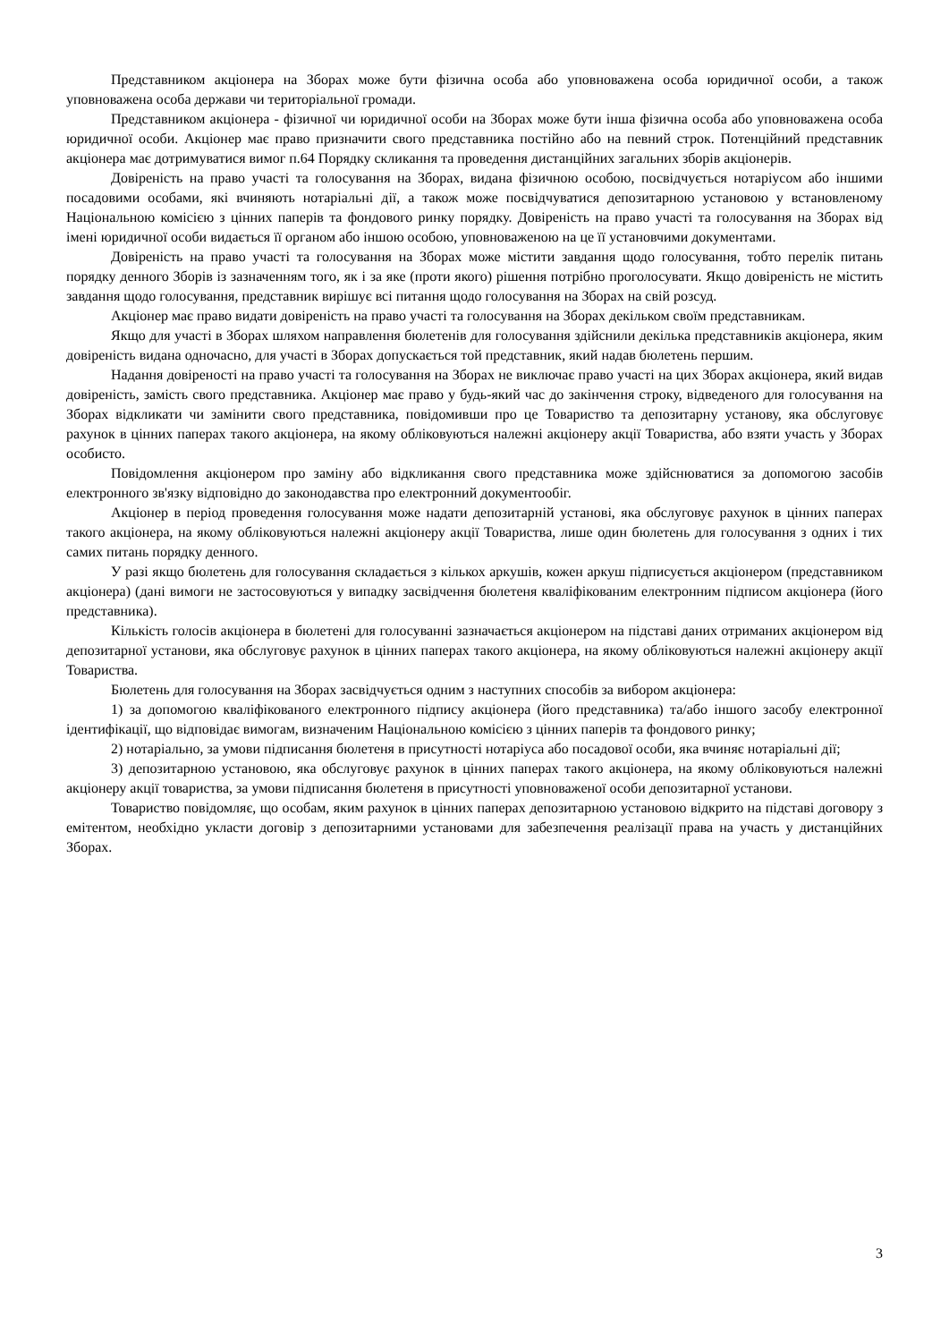Представником акціонера на Зборах може бути фізична особа або уповноважена особа юридичної особи, а також уповноважена особа держави чи територіальної громади.
Представником акціонера - фізичної чи юридичної особи на Зборах може бути інша фізична особа або уповноважена особа юридичної особи. Акціонер має право призначити свого представника постійно або на певний строк. Потенційний представник акціонера має дотримуватися вимог п.64 Порядку скликання та проведення дистанційних загальних зборів акціонерів.
Довіреність на право участі та голосування на Зборах, видана фізичною особою, посвідчується нотаріусом або іншими посадовими особами, які вчиняють нотаріальні дії, а також може посвідчуватися депозитарною установою у встановленому Національною комісією з цінних паперів та фондового ринку порядку. Довіреність на право участі та голосування на Зборах від імені юридичної особи видається її органом або іншою особою, уповноваженою на це її установчими документами.
Довіреність на право участі та голосування на Зборах може містити завдання щодо голосування, тобто перелік питань порядку денного Зборів із зазначенням того, як і за яке (проти якого) рішення потрібно проголосувати. Якщо довіреність не містить завдання щодо голосування, представник вирішує всі питання щодо голосування на Зборах на свій розсуд.
Акціонер має право видати довіреність на право участі та голосування на Зборах декільком своїм представникам.
Якщо для участі в Зборах шляхом направлення бюлетенів для голосування здійснили декілька представників акціонера, яким довіреність видана одночасно, для участі в Зборах допускається той представник, який надав бюлетень першим.
Надання довіреності на право участі та голосування на Зборах не виключає право участі на цих Зборах акціонера, який видав довіреність, замість свого представника. Акціонер має право у будь-який час до закінчення строку, відведеного для голосування на Зборах відкликати чи замінити свого представника, повідомивши про це Товариство та депозитарну установу, яка обслуговує рахунок в цінних паперах такого акціонера, на якому обліковуються належні акціонеру акції Товариства, або взяти участь у Зборах особисто.
Повідомлення акціонером про заміну або відкликання свого представника може здійснюватися за допомогою засобів електронного зв'язку відповідно до законодавства про електронний документообіг.
Акціонер в період проведення голосування може надати депозитарній установі, яка обслуговує рахунок в цінних паперах такого акціонера, на якому обліковуються належні акціонеру акції Товариства, лише один бюлетень для голосування з одних і тих самих питань порядку денного.
У разі якщо бюлетень для голосування складається з кількох аркушів, кожен аркуш підписується акціонером (представником акціонера) (дані вимоги не застосовуються у випадку засвідчення бюлетеня кваліфікованим електронним підписом акціонера (його представника).
Кількість голосів акціонера в бюлетені для голосуванні зазначається акціонером на підставі даних отриманих акціонером від депозитарної установи, яка обслуговує рахунок в цінних паперах такого акціонера, на якому обліковуються належні акціонеру акції Товариства.
Бюлетень для голосування на Зборах засвідчується одним з наступних способів за вибором акціонера:
1) за допомогою кваліфікованого електронного підпису акціонера (його представника) та/або іншого засобу електронної ідентифікації, що відповідає вимогам, визначеним Національною комісією з цінних паперів та фондового ринку;
2) нотаріально, за умови підписання бюлетеня в присутності нотаріуса або посадової особи, яка вчиняє нотаріальні дії;
3) депозитарною установою, яка обслуговує рахунок в цінних паперах такого акціонера, на якому обліковуються належні акціонеру акції товариства, за умови підписання бюлетеня в присутності уповноваженої особи депозитарної установи.
Товариство повідомляє, що особам, яким рахунок в цінних паперах депозитарною установою відкрито на підставі договору з емітентом, необхідно укласти договір з депозитарними установами для забезпечення реалізації права на участь у дистанційних Зборах.
3